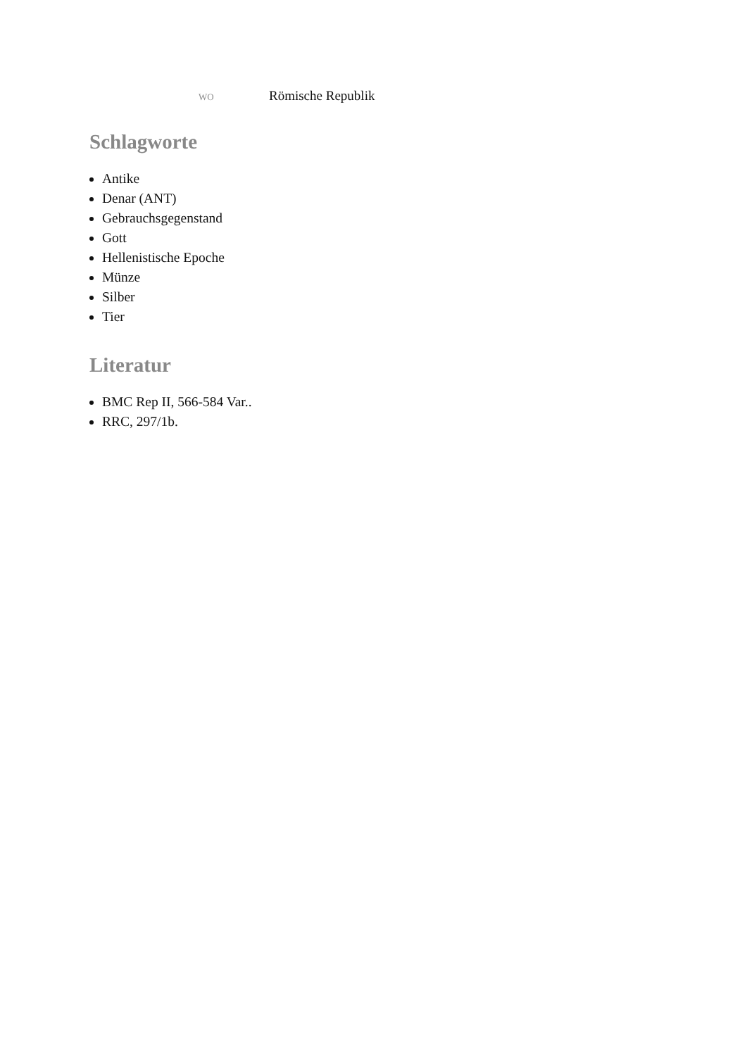| wo | Römische Republik |
Schlagworte
Antike
Denar (ANT)
Gebrauchsgegenstand
Gott
Hellenistische Epoche
Münze
Silber
Tier
Literatur
BMC Rep II, 566-584 Var..
RRC, 297/1b.